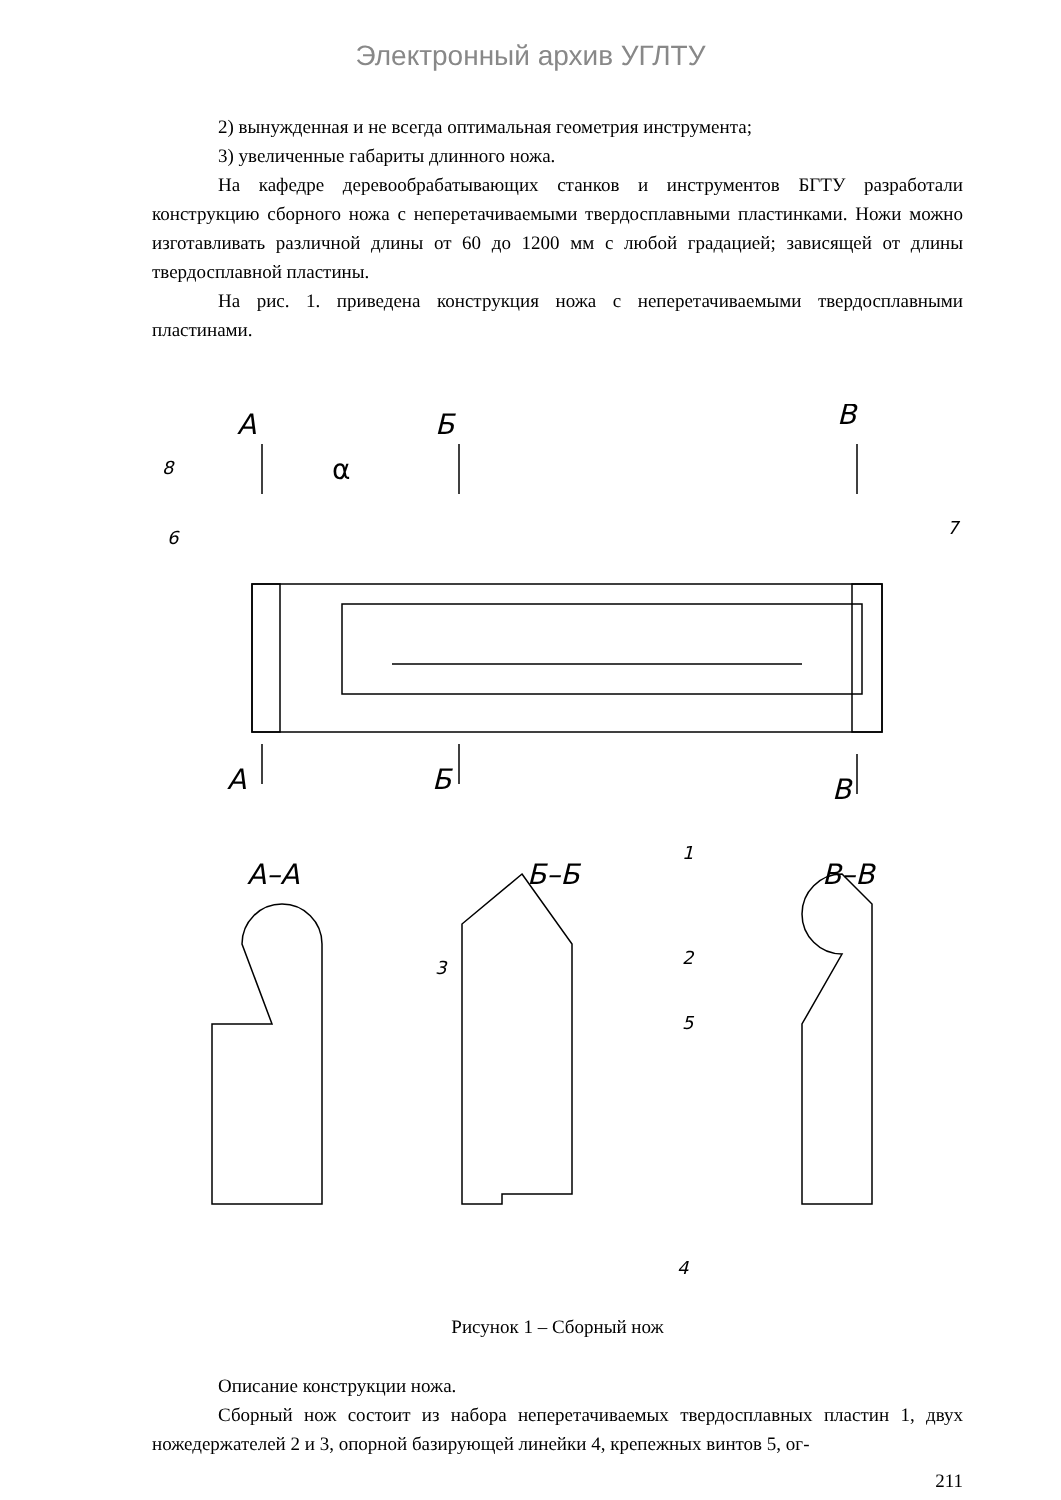Электронный архив УГЛТУ
2) вынужденная и не всегда оптимальная геометрия инструмента;
3) увеличенные габариты длинного ножа.
На кафедре деревообрабатывающих станков и инструментов БГТУ разработали конструкцию сборного ножа с неперетачиваемыми твердосплавными пластинками. Ножи можно изготавливать различной длины от 60 до 1200 мм с любой градацией; зависящей от длины твердосплавной пластины.
На рис. 1. приведена конструкция ножа с неперетачиваемыми твердосплавными пластинами.
А
Б
В
А
Б
В
А–А
Б–Б
В–В
8
6
7
1
2
3
4
5
α
Рисунок 1 – Сборный нож
Описание конструкции ножа.
Сборный нож состоит из набора неперетачиваемых твердосплавных пластин 1, двух ножедержателей 2 и 3, опорной базирующей линейки 4, крепежных винтов 5, ог-
211